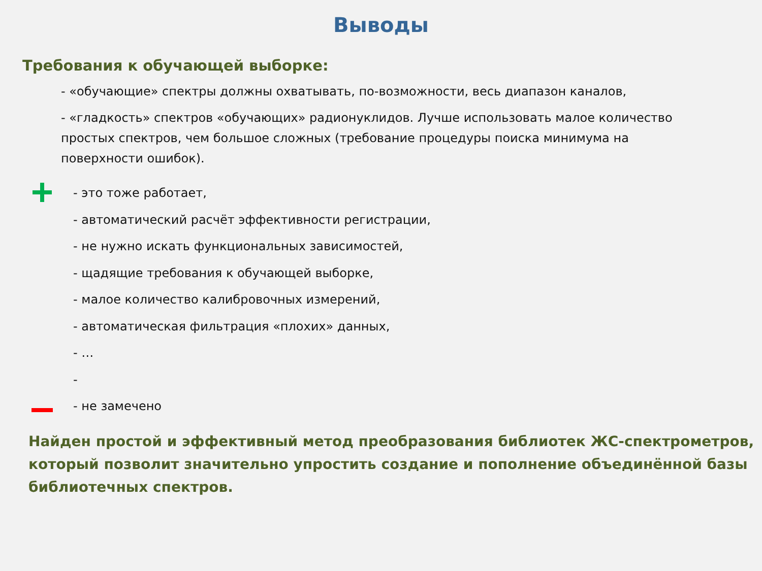Выводы
Требования к обучающей выборке:
- «обучающие» спектры должны охватывать, по-возможности, весь диапазон каналов,
- «гладкость» спектров «обучающих» радионуклидов. Лучше использовать малое количество простых спектров, чем большое сложных (требование процедуры поиска минимума на поверхности ошибок).
- это тоже работает,
- автоматический расчёт эффективности регистрации,
- не нужно искать функциональных зависимостей,
- щадящие требования к обучающей выборке,
- малое количество калибровочных измерений,
- автоматическая фильтрация «плохих» данных,
- …
-
- не замечено
Найден простой и эффективный метод преобразования библиотек ЖС-спектрометров, который позволит значительно упростить создание и пополнение объединённой базы библиотечных спектров.